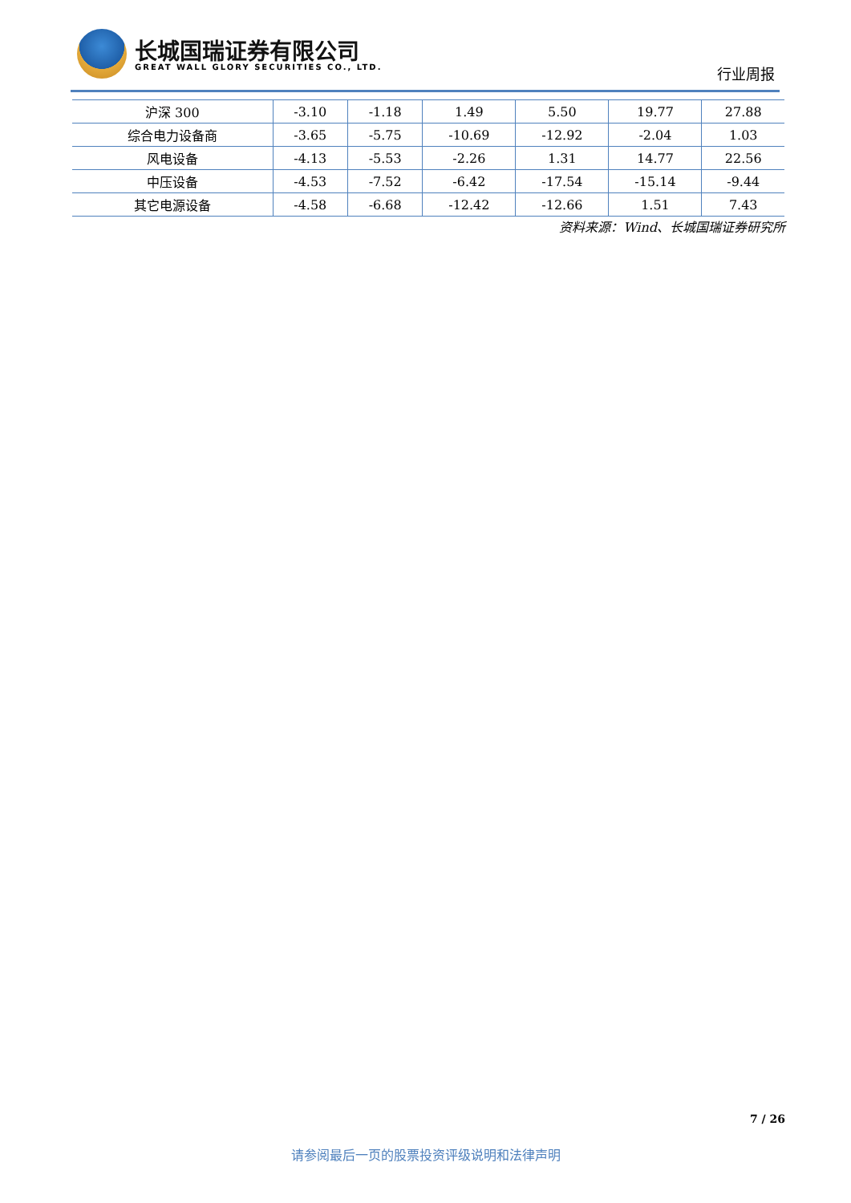长城国瑞证券有限公司
GREAT WALL GLORY SECURITIES CO., LTD.
行业周报
| 沪深 300 | -3.10 | -1.18 | 1.49 | 5.50 | 19.77 | 27.88 |
| 综合电力设备商 | -3.65 | -5.75 | -10.69 | -12.92 | -2.04 | 1.03 |
| 风电设备 | -4.13 | -5.53 | -2.26 | 1.31 | 14.77 | 22.56 |
| 中压设备 | -4.53 | -7.52 | -6.42 | -17.54 | -15.14 | -9.44 |
| 其它电源设备 | -4.58 | -6.68 | -12.42 | -12.66 | 1.51 | 7.43 |
资料来源：Wind、长城国瑞证券研究所
7 / 26
请参阅最后一页的股票投资评级说明和法律声明